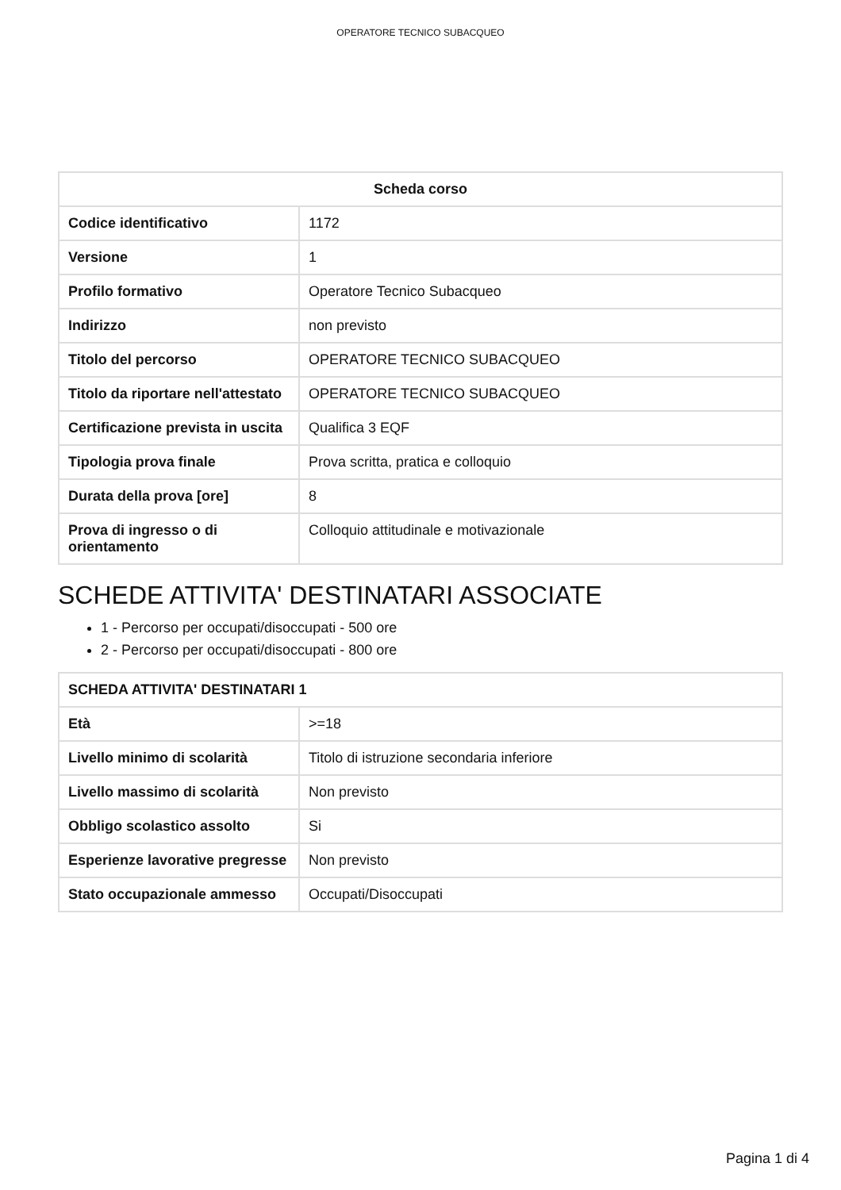OPERATORE TECNICO SUBACQUEO
| Scheda corso | |
| --- | --- |
| Codice identificativo | 1172 |
| Versione | 1 |
| Profilo formativo | Operatore Tecnico Subacqueo |
| Indirizzo | non previsto |
| Titolo del percorso | OPERATORE TECNICO SUBACQUEO |
| Titolo da riportare nell'attestato | OPERATORE TECNICO SUBACQUEO |
| Certificazione prevista in uscita | Qualifica 3 EQF |
| Tipologia prova finale | Prova scritta, pratica e colloquio |
| Durata della prova [ore] | 8 |
| Prova di ingresso o di orientamento | Colloquio attitudinale e motivazionale |
SCHEDE ATTIVITA' DESTINATARI ASSOCIATE
1 - Percorso per occupati/disoccupati - 500 ore
2 - Percorso per occupati/disoccupati - 800 ore
| SCHEDA ATTIVITA' DESTINATARI 1 | |
| --- | --- |
| Età | >=18 |
| Livello minimo di scolarità | Titolo di istruzione secondaria inferiore |
| Livello massimo di scolarità | Non previsto |
| Obbligo scolastico assolto | Si |
| Esperienze lavorative pregresse | Non previsto |
| Stato occupazionale ammesso | Occupati/Disoccupati |
Pagina 1 di 4